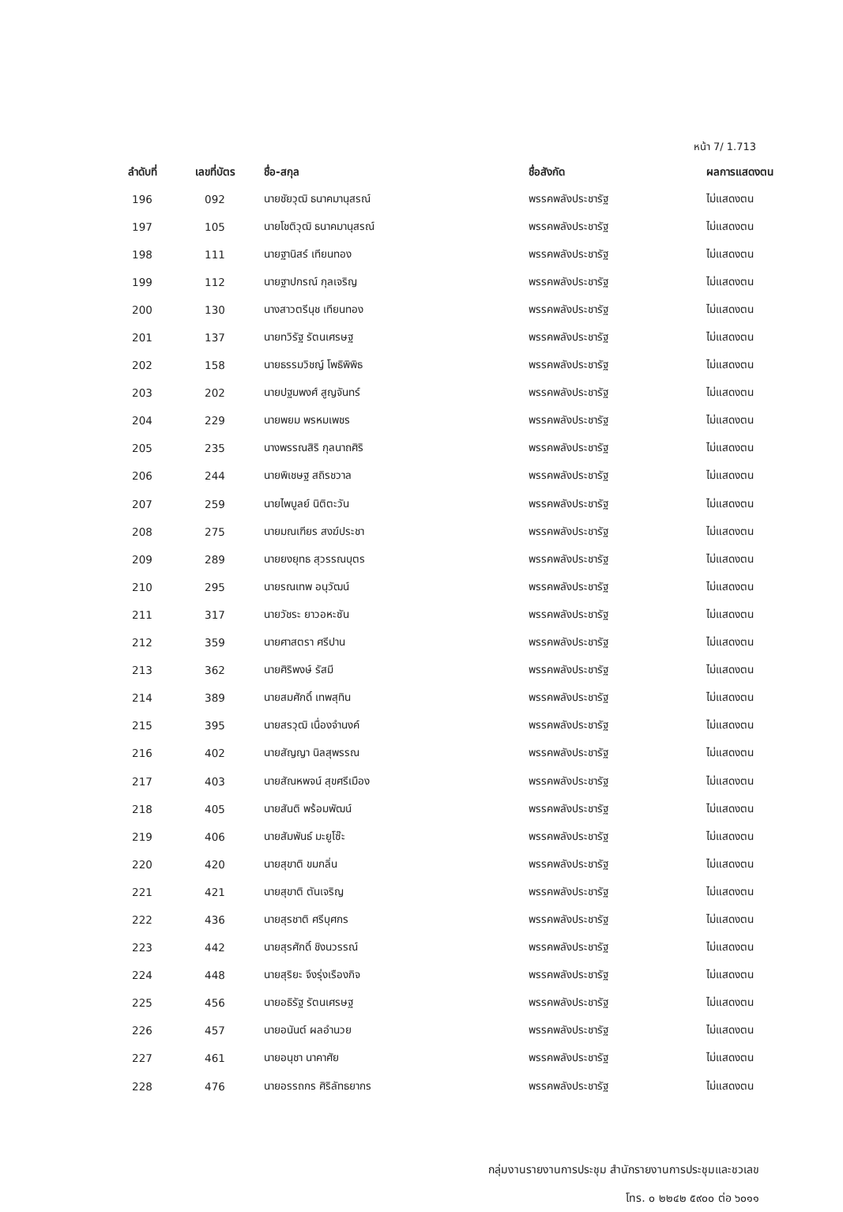หน้า 7/ 1.713
| ลำดับที่ | เลขที่บัตร | ชื่อ-สกุล | ชื่อสังกัด | ผลการแสดงตน |
| --- | --- | --- | --- | --- |
| 196 | 092 | นายชัยวุฒิ ธนาคมานุสรณ์ | พรรคพลังประชารัฐ | ไม่แสดงตน |
| 197 | 105 | นายโชติวุฒิ ธนาคมานุสรณ์ | พรรคพลังประชารัฐ | ไม่แสดงตน |
| 198 | 111 | นายฐานิสร์ เทียนทอง | พรรคพลังประชารัฐ | ไม่แสดงตน |
| 199 | 112 | นายฐาปกรณ์ กุลเจริญ | พรรคพลังประชารัฐ | ไม่แสดงตน |
| 200 | 130 | นางสาวตรีนุช เทียนทอง | พรรคพลังประชารัฐ | ไม่แสดงตน |
| 201 | 137 | นายทวิรัฐ รัตนเศรษฐ | พรรคพลังประชารัฐ | ไม่แสดงตน |
| 202 | 158 | นายธรรมวิชญ์ โพธิพิพิธ | พรรคพลังประชารัฐ | ไม่แสดงตน |
| 203 | 202 | นายปฐมพงศ์ สูญจันทร์ | พรรคพลังประชารัฐ | ไม่แสดงตน |
| 204 | 229 | นายพยม พรหมเพชร | พรรคพลังประชารัฐ | ไม่แสดงตน |
| 205 | 235 | นางพรรณสิริ กุลนาถศิริ | พรรคพลังประชารัฐ | ไม่แสดงตน |
| 206 | 244 | นายพิเชษฐ สถิรชวาล | พรรคพลังประชารัฐ | ไม่แสดงตน |
| 207 | 259 | นายไพบูลย์ นิติตะวัน | พรรคพลังประชารัฐ | ไม่แสดงตน |
| 208 | 275 | นายมณเฑียร สงฆ์ประชา | พรรคพลังประชารัฐ | ไม่แสดงตน |
| 209 | 289 | นายยงยุทธ สุวรรณบุตร | พรรคพลังประชารัฐ | ไม่แสดงตน |
| 210 | 295 | นายรณเทพ อนุวัฒน์ | พรรคพลังประชารัฐ | ไม่แสดงตน |
| 211 | 317 | นายวัชระ ยาวอหะซัน | พรรคพลังประชารัฐ | ไม่แสดงตน |
| 212 | 359 | นายศาสตรา ศรีปาน | พรรคพลังประชารัฐ | ไม่แสดงตน |
| 213 | 362 | นายศิริพงษ์ รัสมี | พรรคพลังประชารัฐ | ไม่แสดงตน |
| 214 | 389 | นายสมศักดิ์ เทพสุทิน | พรรคพลังประชารัฐ | ไม่แสดงตน |
| 215 | 395 | นายสรวุฒิ เนื่องจำนงค์ | พรรคพลังประชารัฐ | ไม่แสดงตน |
| 216 | 402 | นายสัญญา นิลสุพรรณ | พรรคพลังประชารัฐ | ไม่แสดงตน |
| 217 | 403 | นายสัณหพจน์ สุขศรีเมือง | พรรคพลังประชารัฐ | ไม่แสดงตน |
| 218 | 405 | นายสันติ พร้อมพัฒน์ | พรรคพลังประชารัฐ | ไม่แสดงตน |
| 219 | 406 | นายสัมพันธ์ มะยูโซ๊ะ | พรรคพลังประชารัฐ | ไม่แสดงตน |
| 220 | 420 | นายสุขาติ ขมกลิ่น | พรรคพลังประชารัฐ | ไม่แสดงตน |
| 221 | 421 | นายสุขาติ ตันเจริญ | พรรคพลังประชารัฐ | ไม่แสดงตน |
| 222 | 436 | นายสุรชาติ ศรีบุศกร | พรรคพลังประชารัฐ | ไม่แสดงตน |
| 223 | 442 | นายสุรศักดิ์ ชิงนวรรณ์ | พรรคพลังประชารัฐ | ไม่แสดงตน |
| 224 | 448 | นายสุริยะ จึงรุ่งเรืองกิจ | พรรคพลังประชารัฐ | ไม่แสดงตน |
| 225 | 456 | นายอธิรัฐ รัตนเศรษฐ | พรรคพลังประชารัฐ | ไม่แสดงตน |
| 226 | 457 | นายอนันต์ ผลอำนวย | พรรคพลังประชารัฐ | ไม่แสดงตน |
| 227 | 461 | นายอนุชา นาคาศัย | พรรคพลังประชารัฐ | ไม่แสดงตน |
| 228 | 476 | นายอรรถกร ศิริลัทธยากร | พรรคพลังประชารัฐ | ไม่แสดงตน |
กลุ่มงานรายงานการประชุม สำนักรายงานการประชุมและชวเลข
โทร. ๐ ๒๒๔๒ ๕๙๐๐ ต่อ ๖๐๑๑